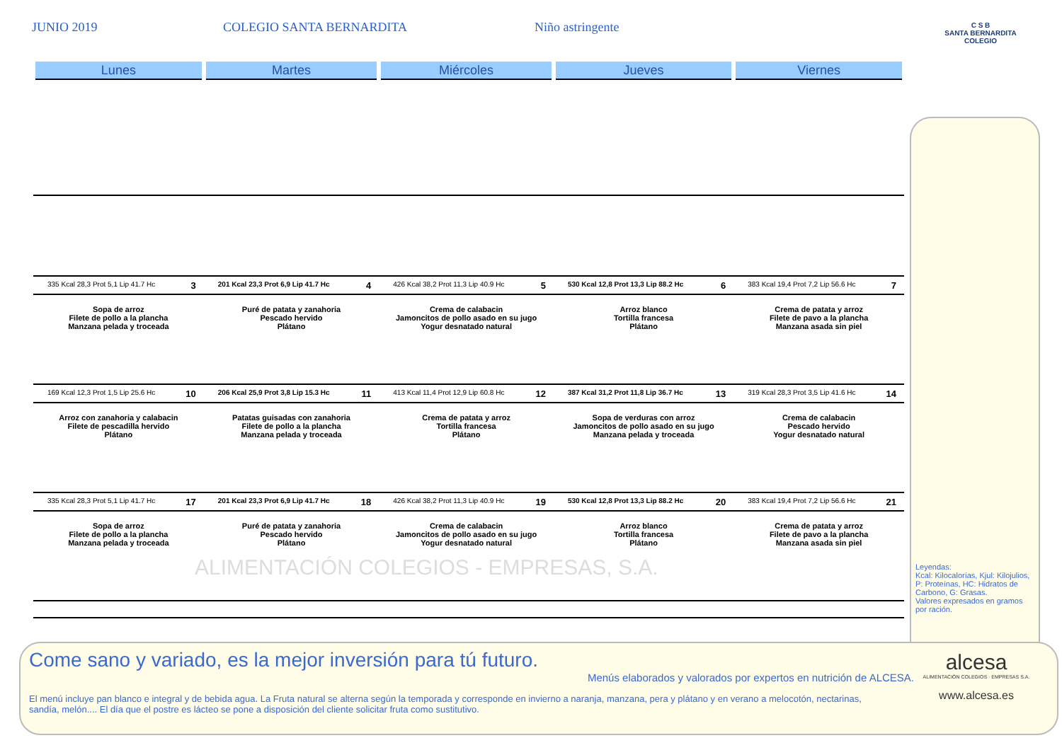JUNIO 2019 COLEGIO SANTA BERNARDITA Niño astringente
C S B
SANTA BERNARDITA
COLEGIO
| Lunes | Martes | Miércoles | Jueves | Viernes |
| --- | --- | --- | --- | --- |
| 335 Kcal 28,3 Prot 5,1 Lip 41.7 Hc 3 | 201 Kcal 23,3 Prot 6,9 Lip 41.7 Hc 4 | 426 Kcal 38,2 Prot 11,3 Lip 40.9 Hc 5 | 530 Kcal 12,8 Prot 13,3 Lip 88.2 Hc 6 | 383 Kcal 19,4 Prot 7,2 Lip 56.6 Hc 7 |
| Sopa de arroz Filete de pollo a la plancha Manzana pelada y troceada | Puré de patata y zanahoria Pescado hervido Plátano | Crema de calabacin Jamoncitos de pollo asado en su jugo Yogur desnatado natural | Arroz blanco Tortilla francesa Plátano | Crema de patata y arroz Filete de pavo a la plancha Manzana asada sin piel |
| 169 Kcal 12,3 Prot 1,5 Lip 25.6 Hc 10 | 206 Kcal 25,9 Prot 3,8 Lip 15.3 Hc 11 | 413 Kcal 11,4 Prot 12,9 Lip 60.8 Hc 12 | 387 Kcal 31,2 Prot 11,8 Lip 36.7 Hc 13 | 319 Kcal 28,3 Prot 3,5 Lip 41.6 Hc 14 |
| Arroz con zanahoria y calabacin Filete de pescadilla hervido Plátano | Patatas guisadas con zanahoria Filete de pollo a la plancha Manzana pelada y troceada | Crema de patata y arroz Tortilla francesa Plátano | Sopa de verduras con arroz Jamoncitos de pollo asado en su jugo Manzana pelada y troceada | Crema de calabacin Pescado hervido Yogur desnatado natural |
| 335 Kcal 28,3 Prot 5,1 Lip 41.7 Hc 17 | 201 Kcal 23,3 Prot 6,9 Lip 41.7 Hc 18 | 426 Kcal 38,2 Prot 11,3 Lip 40.9 Hc 19 | 530 Kcal 12,8 Prot 13,3 Lip 88.2 Hc 20 | 383 Kcal 19,4 Prot 7,2 Lip 56.6 Hc 21 |
| Sopa de arroz Filete de pollo a la plancha Manzana pelada y troceada | Puré de patata y zanahoria Pescado hervido Plátano | Crema de calabacin Jamoncitos de pollo asado en su jugo Yogur desnatado natural | Arroz blanco Tortilla francesa Plátano | Crema de patata y arroz Filete de pavo a la plancha Manzana asada sin piel |
ALIMENTACIÓN COLEGIOS - EMPRESAS, S.A.
Leyendas:
Kcal: Kilocalorías, Kjul: Kilojulios, P: Proteínas, HC: Hidratos de Carbono, G: Grasas.
Valores expresados en gramos por ración.
Come sano y variado, es la mejor inversión para tú futuro.
Menús elaborados y valorados por expertos en nutrición de ALCESA.
El menú incluye pan blanco e integral y de bebida agua. La Fruta natural se alterna según la temporada y corresponde en invierno a naranja, manzana, pera y plátano y en verano a melocotón, nectarinas, sandía, melón.... El día que el postre es lácteo se pone a disposición del cliente solicitar fruta como sustitutivo.
alcesa
ALIMENTACIÓN COLEGIOS · EMPRESAS S.A.
www.alcesa.es